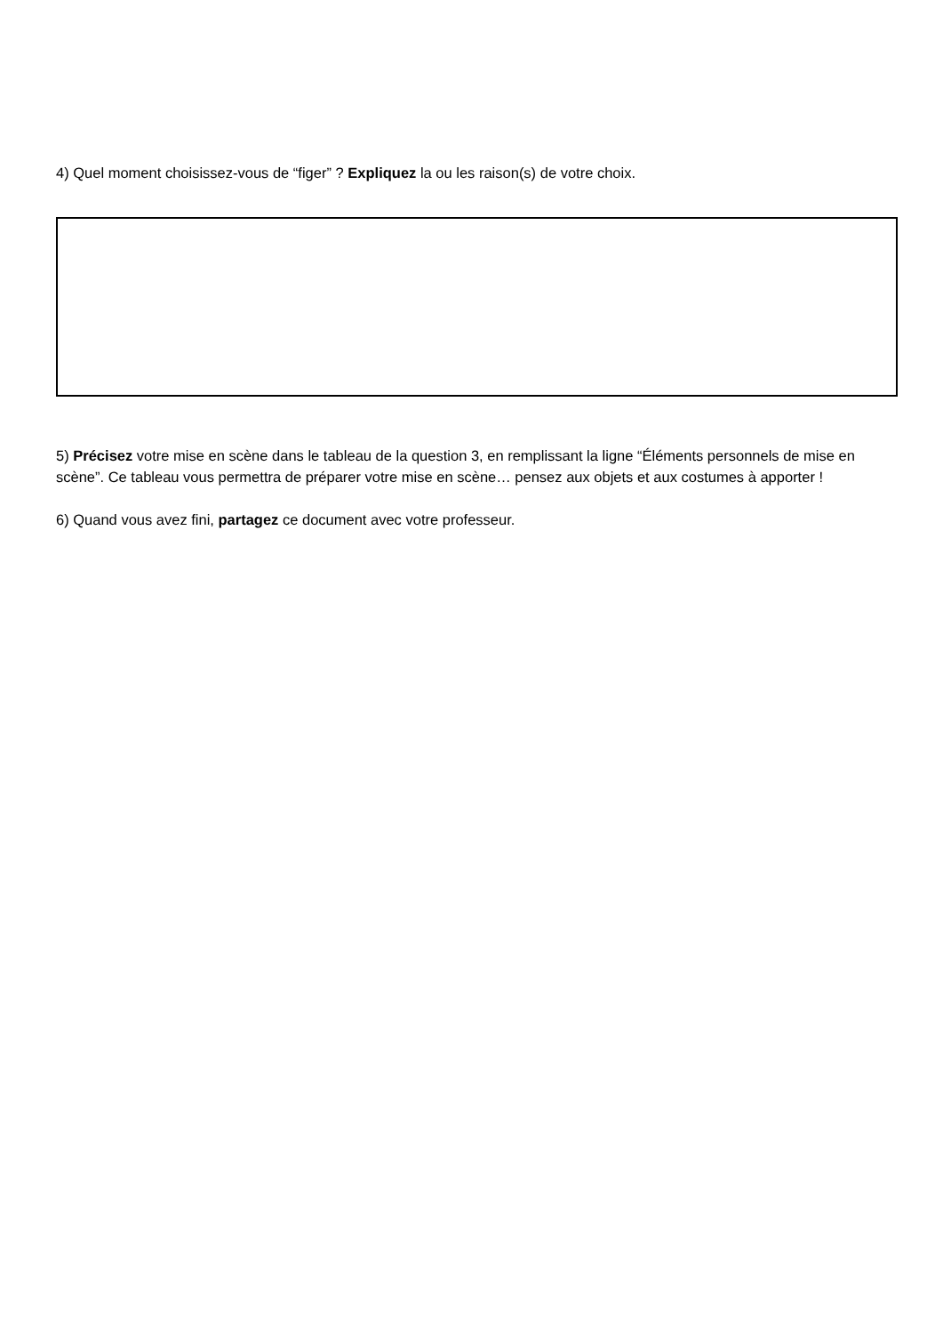4) Quel moment choisissez-vous de “figer” ? Expliquez la ou les raison(s) de votre choix.
5) Précisez votre mise en scène dans le tableau de la question 3, en remplissant la ligne “Éléments personnels de mise en scène”. Ce tableau vous permettra de préparer votre mise en scène… pensez aux objets et aux costumes à apporter !
6) Quand vous avez fini, partagez ce document avec votre professeur.